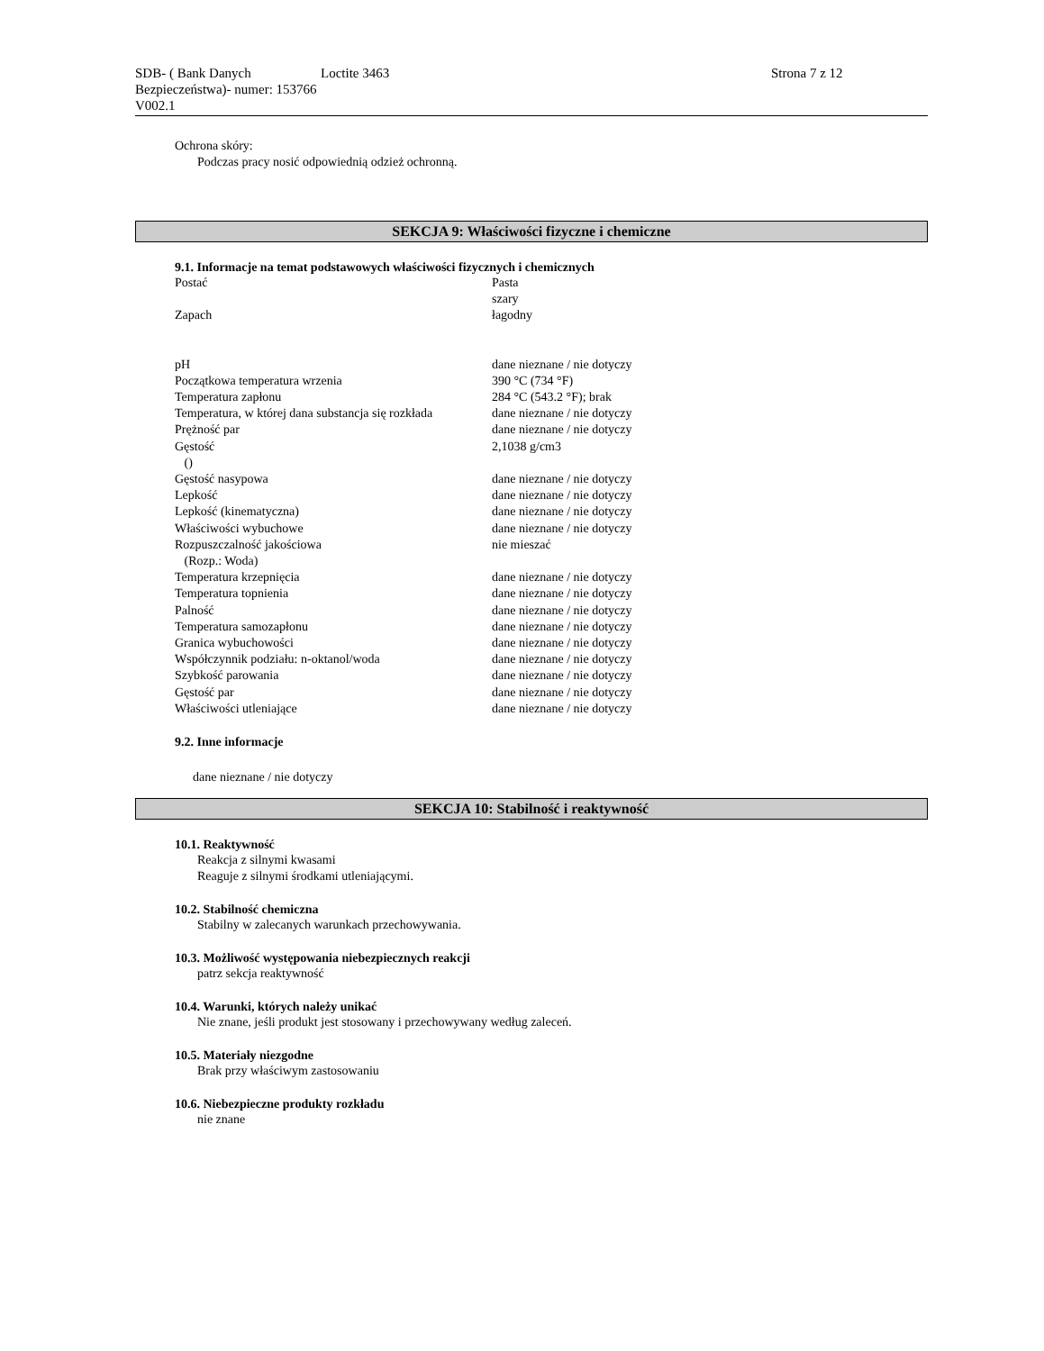SDB- ( Bank Danych Bezpieczeństwa)- numer: 153766 V002.1
Loctite 3463 Strona 7 z 12
Ochrona skóry:
Podczas pracy nosić odpowiednią odzież ochronną.
SEKCJA 9: Właściwości fizyczne i chemiczne
9.1. Informacje na temat podstawowych właściwości fizycznych i chemicznych
| Postać | Pasta szary |
| Zapach | łagodny |
| pH | dane nieznane / nie dotyczy |
| Początkowa temperatura wrzenia | 390 °C (734 °F) |
| Temperatura zapłonu | 284 °C (543.2 °F); brak |
| Temperatura, w której dana substancja się rozkłada | dane nieznane / nie dotyczy |
| Prężność par | dane nieznane / nie dotyczy |
| Gęstość () | 2,1038 g/cm3 |
| Gęstość nasypowa | dane nieznane / nie dotyczy |
| Lepkość | dane nieznane / nie dotyczy |
| Lepkość (kinematyczna) | dane nieznane / nie dotyczy |
| Właściwości wybuchowe | dane nieznane / nie dotyczy |
| Rozpuszczalność jakościowa (Rozp.: Woda) | nie mieszać |
| Temperatura krzepnięcia | dane nieznane / nie dotyczy |
| Temperatura topnienia | dane nieznane / nie dotyczy |
| Palność | dane nieznane / nie dotyczy |
| Temperatura samozapłonu | dane nieznane / nie dotyczy |
| Granica wybuchowości | dane nieznane / nie dotyczy |
| Współczynnik podziału: n-oktanol/woda | dane nieznane / nie dotyczy |
| Szybkość parowania | dane nieznane / nie dotyczy |
| Gęstość par | dane nieznane / nie dotyczy |
| Właściwości utleniające | dane nieznane / nie dotyczy |
9.2. Inne informacje
dane nieznane / nie dotyczy
SEKCJA 10: Stabilność i reaktywność
10.1. Reaktywność
Reakcja z silnymi kwasami
Reaguje z silnymi środkami utleniającymi.
10.2. Stabilność chemiczna
Stabilny w zalecanych warunkach przechowywania.
10.3. Możliwość występowania niebezpiecznych reakcji
patrz sekcja reaktywność
10.4. Warunki, których należy unikać
Nie znane, jeśli produkt jest stosowany i przechowywany według zaleceń.
10.5. Materiały niezgodne
Brak przy właściwym zastosowaniu
10.6. Niebezpieczne produkty rozkładu
nie znane